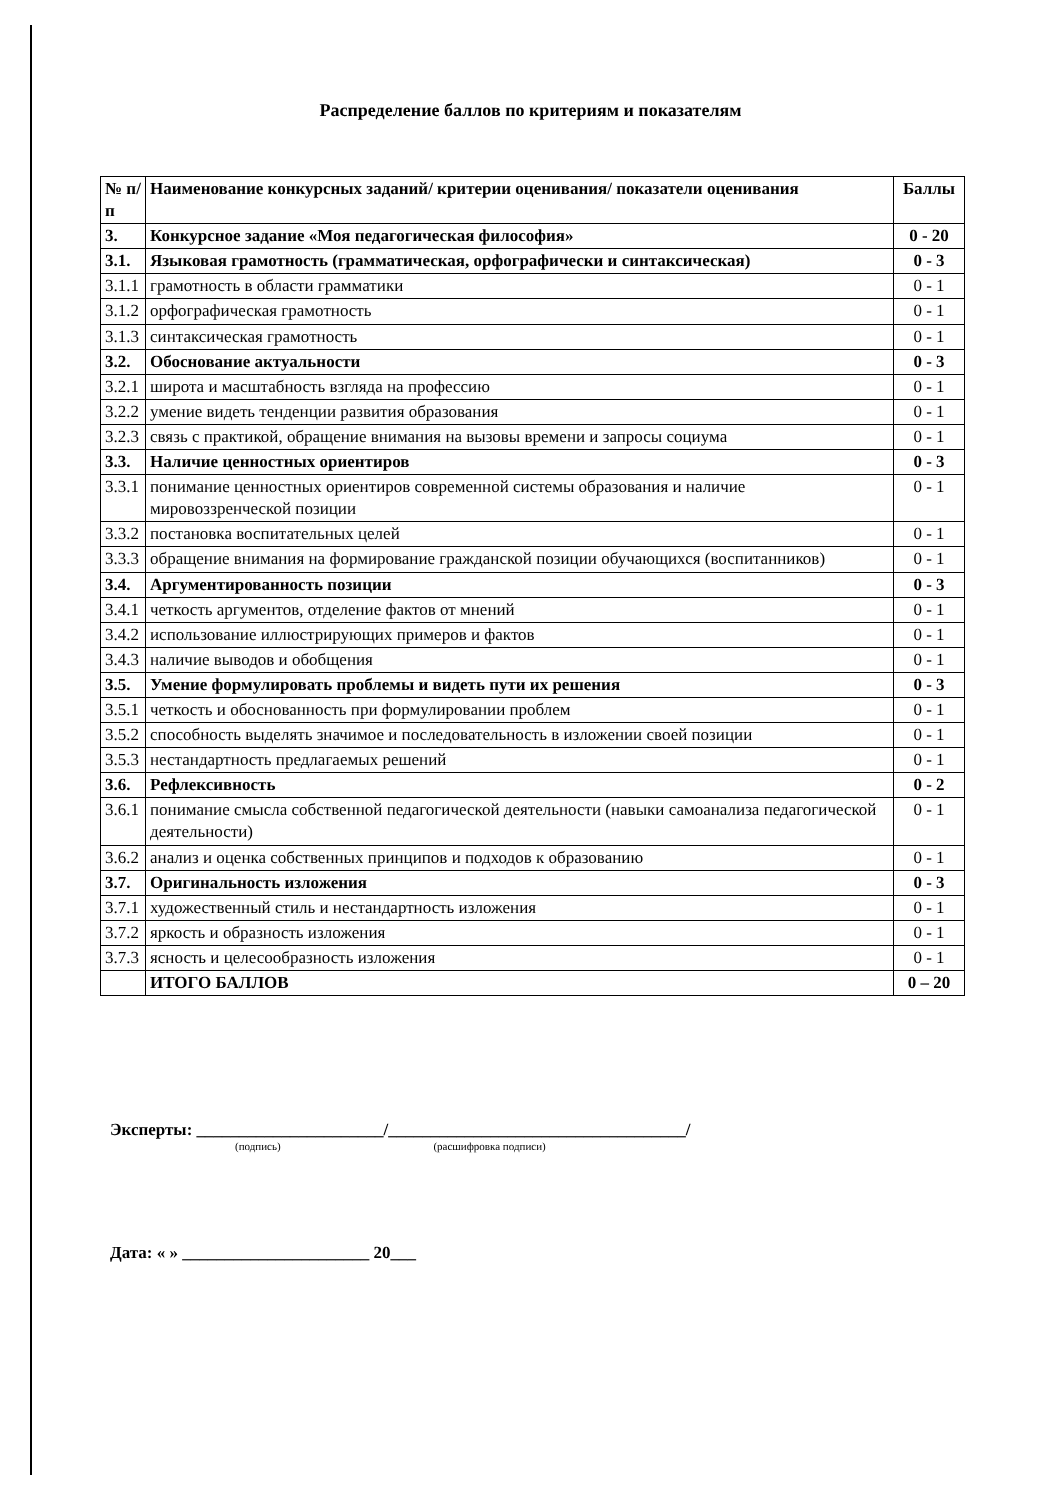Распределение баллов по критериям и показателям
| № п/п | Наименование конкурсных заданий/ критерии оценивания/ показатели оценивания | Баллы |
| 3. | Конкурсное задание «Моя педагогическая философия» | 0 - 20 |
| 3.1. | Языковая грамотность (грамматическая, орфографически и синтаксическая) | 0 - 3 |
| 3.1.1 | грамотность в области грамматики | 0 - 1 |
| 3.1.2 | орфографическая грамотность | 0 - 1 |
| 3.1.3 | синтаксическая грамотность | 0 - 1 |
| 3.2. | Обоснование актуальности | 0 - 3 |
| 3.2.1 | широта и масштабность взгляда на профессию | 0 - 1 |
| 3.2.2 | умение видеть тенденции развития образования | 0 - 1 |
| 3.2.3 | связь с практикой, обращение внимания на вызовы времени и запросы социума | 0 - 1 |
| 3.3. | Наличие ценностных ориентиров | 0 - 3 |
| 3.3.1 | понимание ценностных ориентиров современной системы образования и наличие мировоззренческой позиции | 0 - 1 |
| 3.3.2 | постановка воспитательных целей | 0 - 1 |
| 3.3.3 | обращение внимания на формирование гражданской позиции обучающихся (воспитанников) | 0 - 1 |
| 3.4. | Аргументированность позиции | 0 - 3 |
| 3.4.1 | четкость аргументов, отделение фактов от мнений | 0 - 1 |
| 3.4.2 | использование иллюстрирующих примеров и фактов | 0 - 1 |
| 3.4.3 | наличие выводов и обобщения | 0 - 1 |
| 3.5. | Умение формулировать проблемы и видеть пути их решения | 0 - 3 |
| 3.5.1 | четкость и обоснованность при формулировании проблем | 0 - 1 |
| 3.5.2 | способность выделять значимое и последовательность в изложении своей позиции | 0 - 1 |
| 3.5.3 | нестандартность предлагаемых решений | 0 - 1 |
| 3.6. | Рефлексивность | 0 - 2 |
| 3.6.1 | понимание смысла собственной педагогической деятельности (навыки самоанализа педагогической деятельности) | 0 - 1 |
| 3.6.2 | анализ и оценка собственных принципов и подходов к образованию | 0 - 1 |
| 3.7. | Оригинальность изложения | 0 - 3 |
| 3.7.1 | художественный стиль и нестандартность изложения | 0 - 1 |
| 3.7.2 | яркость и образность изложения | 0 - 1 |
| 3.7.3 | ясность и целесообразность изложения | 0 - 1 |
| | ИТОГО БАЛЛОВ | 0 – 20 |
Эксперты: ______________________/___________________________________/
(подпись) (расшифровка подписи)
Дата: « » ______________________ 20___